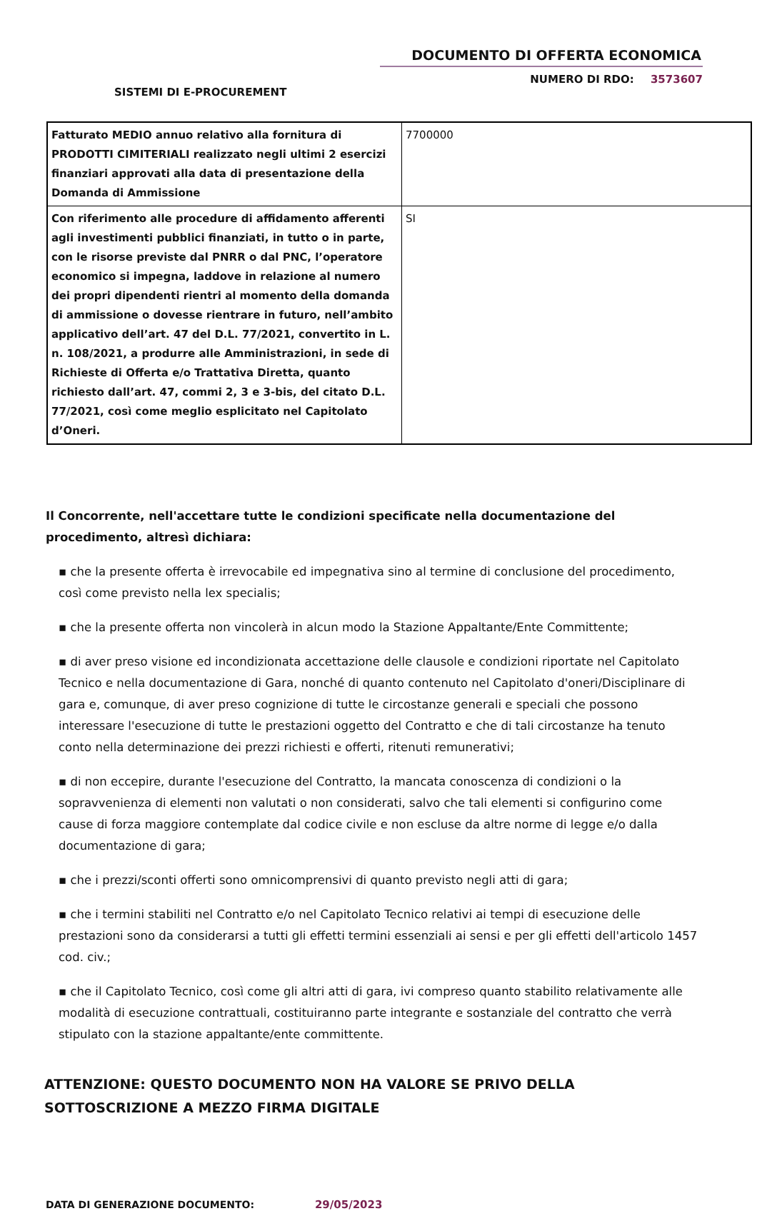DOCUMENTO DI OFFERTA ECONOMICA
NUMERO DI RDO: 3573607
SISTEMI DI E-PROCUREMENT
| Fatturato MEDIO annuo relativo alla fornitura di PRODOTTI CIMITERIALI realizzato negli ultimi 2 esercizi finanziari approvati alla data di presentazione della Domanda di Ammissione | 7700000 |
| Con riferimento alle procedure di affidamento afferenti agli investimenti pubblici finanziati, in tutto o in parte, con le risorse previste dal PNRR o dal PNC, l’operatore economico si impegna, laddove in relazione al numero dei propri dipendenti rientri al momento della domanda di ammissione o dovesse rientrare in futuro, nell’ambito applicativo dell’art. 47 del D.L. 77/2021, convertito in L. n. 108/2021, a produrre alle Amministrazioni, in sede di Richieste di Offerta e/o Trattativa Diretta, quanto richiesto dall’art. 47, commi 2, 3 e 3-bis, del citato D.L. 77/2021, così come meglio esplicitato nel Capitolato d’Oneri. | SI |
Il Concorrente, nell'accettare tutte le condizioni specificate nella documentazione del procedimento, altresì dichiara:
▪ che la presente offerta è irrevocabile ed impegnativa sino al termine di conclusione del procedimento, così come previsto nella lex specialis;
▪ che la presente offerta non vincolerà in alcun modo la Stazione Appaltante/Ente Committente;
▪ di aver preso visione ed incondizionata accettazione delle clausole e condizioni riportate nel Capitolato Tecnico e nella documentazione di Gara, nonché di quanto contenuto nel Capitolato d'oneri/Disciplinare di gara e, comunque, di aver preso cognizione di tutte le circostanze generali e speciali che possono interessare l'esecuzione di tutte le prestazioni oggetto del Contratto e che di tali circostanze ha tenuto conto nella determinazione dei prezzi richiesti e offerti, ritenuti remunerativi;
▪ di non eccepire, durante l'esecuzione del Contratto, la mancata conoscenza di condizioni o la sopravvenienza di elementi non valutati o non considerati, salvo che tali elementi si configurino come cause di forza maggiore contemplate dal codice civile e non escluse da altre norme di legge e/o dalla documentazione di gara;
▪ che i prezzi/sconti offerti sono omnicomprensivi di quanto previsto negli atti di gara;
▪ che i termini stabiliti nel Contratto e/o nel Capitolato Tecnico relativi ai tempi di esecuzione delle prestazioni sono da considerarsi a tutti gli effetti termini essenziali ai sensi e per gli effetti dell'articolo 1457 cod. civ.;
▪ che il Capitolato Tecnico, così come gli altri atti di gara, ivi compreso quanto stabilito relativamente alle modalità di esecuzione contrattuali, costituiranno parte integrante e sostanziale del contratto che verrà stipulato con la stazione appaltante/ente committente.
ATTENZIONE: QUESTO DOCUMENTO NON HA VALORE SE PRIVO DELLA SOTTOSCRIZIONE A MEZZO FIRMA DIGITALE
DATA DI GENERAZIONE DOCUMENTO: 29/05/2023